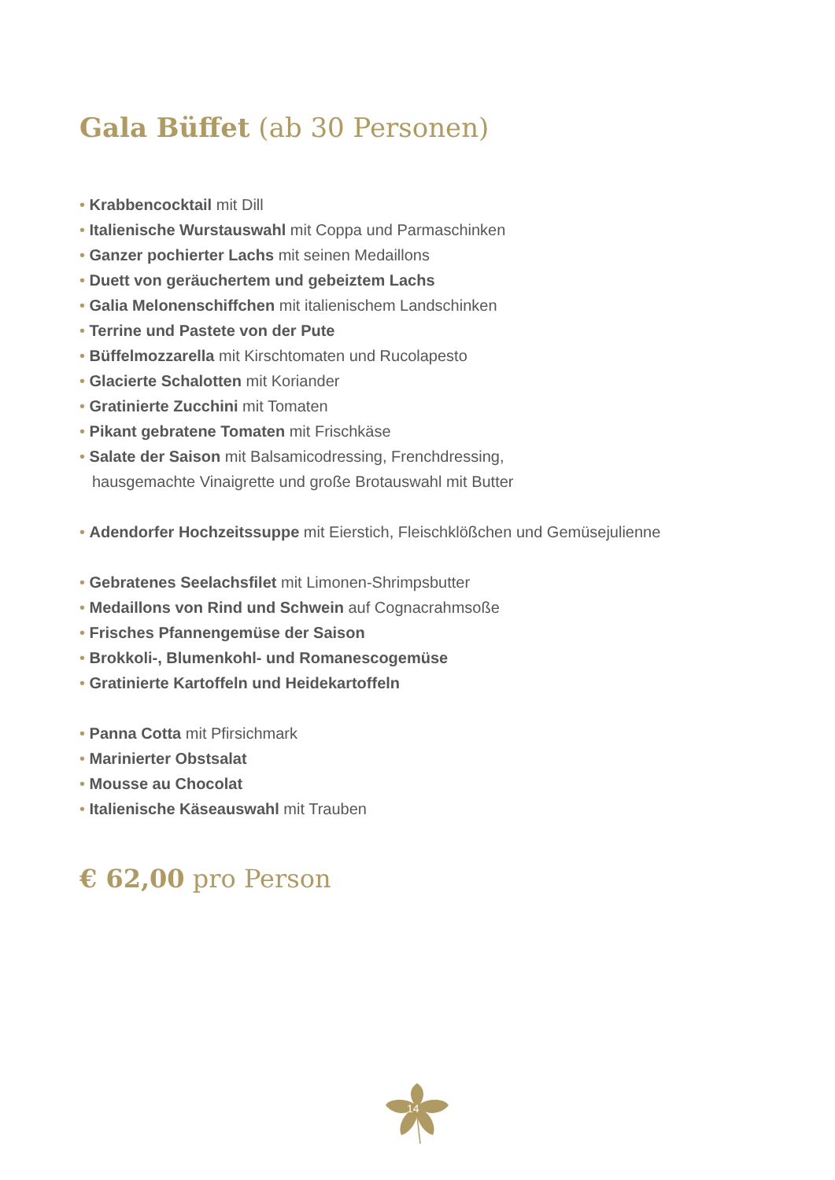Gala Büffet (ab 30 Personen)
Krabbencocktail mit Dill
Italienische Wurstauswahl mit Coppa und Parmaschinken
Ganzer pochierter Lachs mit seinen Medaillons
Duett von geräuchertem und gebeiztem Lachs
Galia Melonenschiffchen mit italienischem Landschinken
Terrine und Pastete von der Pute
Büffelmozzarella mit Kirschtomaten und Rucolapesto
Glacierte Schalotten mit Koriander
Gratinierte Zucchini mit Tomaten
Pikant gebratene Tomaten mit Frischkäse
Salate der Saison mit Balsamicodressing, Frenchdressing,
hausgemachte Vinaigrette und große Brotauswahl mit Butter
Adendorfer Hochzeitssuppe mit Eierstich, Fleischklößchen und Gemüsejulienne
Gebratenes Seelachsfilet mit Limonen-Shrimpsbutter
Medaillons von Rind und Schwein auf Cognacrahmsoße
Frisches Pfannengemüse der Saison
Brokkoli-, Blumenkohl- und Romanescogemüse
Gratinierte Kartoffeln und Heidekartoffeln
Panna Cotta mit Pfirsichmark
Marinierter Obstsalat
Mousse au Chocolat
Italienische Käseauswahl mit Trauben
€ 62,00 pro Person
14